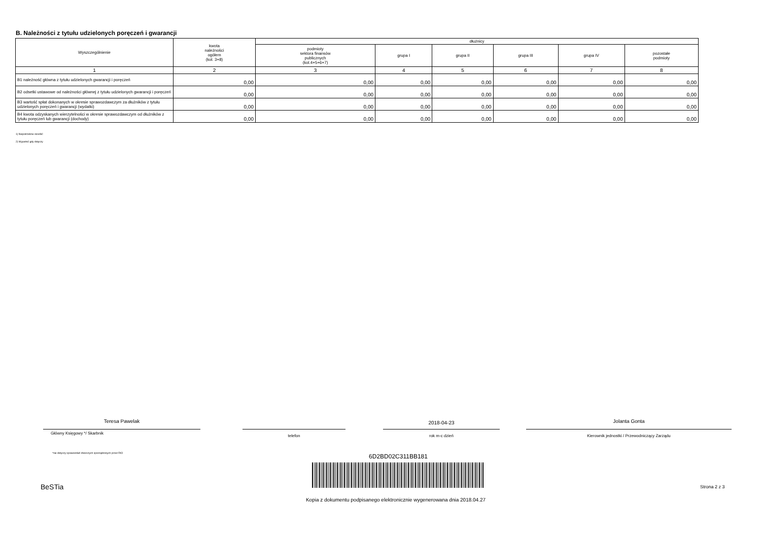B. Należności z tytułu udzielonych poręczeń i gwarancji
| Wyszczególnienie | kwota należności ogółem (kol. 3+8) | dłużnicy | | | | | |
| --- | --- | --- | --- | --- | --- | --- | --- |
| | | podmioty sektora finansów publicznych (kol.4+5+6+7) | grupa I | grupa II | grupa III | grupa IV | pozostałe podmioty |
| 1 | 2 | 3 | 4 | 5 | 6 | 7 | 8 |
| B1 należność główna z tytułu udzielonych gwarancji i poręczeń | 0,00 | 0,00 | 0,00 | 0,00 | 0,00 | 0,00 | 0,00 |
| B2 odsetki ustawowe od należności głównej z tytułu udzielonych gwarancji i poręczeń | 0,00 | 0,00 | 0,00 | 0,00 | 0,00 | 0,00 | 0,00 |
| B3 wartość spłat dokonanych w okresie sprawozdawczym za dłużników z tytułu udzielonych poręczeń i gwarancji (wydatki) | 0,00 | 0,00 | 0,00 | 0,00 | 0,00 | 0,00 | 0,00 |
| B4 kwota odzyskanych wierzytelności w okresie sprawozdawczym od dłużników z tytułu poręczeń lub gwarancji (dochody) | 0,00 | 0,00 | 0,00 | 0,00 | 0,00 | 0,00 | 0,00 |
1) Niepotrzebne skreślić
2) Wypełnić gdy dotyczy
Teresa Pawelak 2018-04-23 Jolanta Gonta
Główny Księgowy */ Skarbnik
telefon rok m-c dzień Kierownik jednostki / Przewodniczący Zarządu
*nie dotyczy sprawozdań zbiorczych sporządzonych przez RIO
6D2BD02C311BB181
BeSTia Strona 2 z 3
Kopia z dokumentu podpisanego elektronicznie wygenerowana dnia 2018.04.27